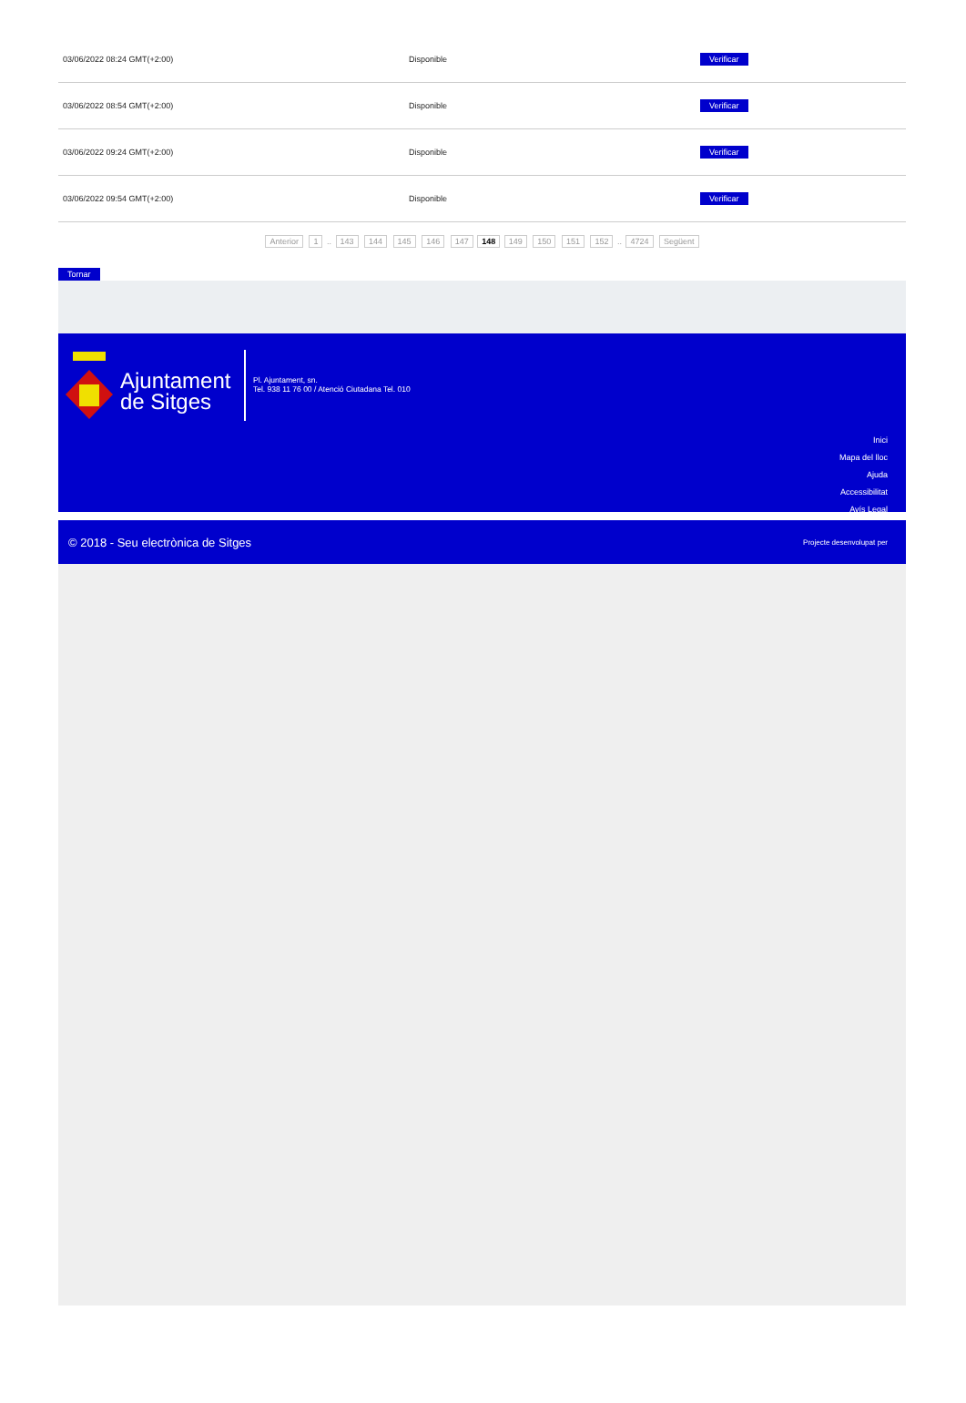| 03/06/2022 08:24 GMT(+2:00) | Disponible | Verificar |
| 03/06/2022 08:54 GMT(+2:00) | Disponible | Verificar |
| 03/06/2022 09:24 GMT(+2:00) | Disponible | Verificar |
| 03/06/2022 09:54 GMT(+2:00) | Disponible | Verificar |
Anterior 1 .. 143 144 145 146 147 148 149 150 151 152 .. 4724 Següent
Tornar
Ajuntament
de Sitges
Pl. Ajuntament, sn.
Tel. 938 11 76 00 / Atenció Ciutadana Tel. 010
Inici
Mapa del lloc
Ajuda
Accessibilitat
Avís Legal
© 2018 - Seu electrònica de Sitges Projecte desenvolupat per